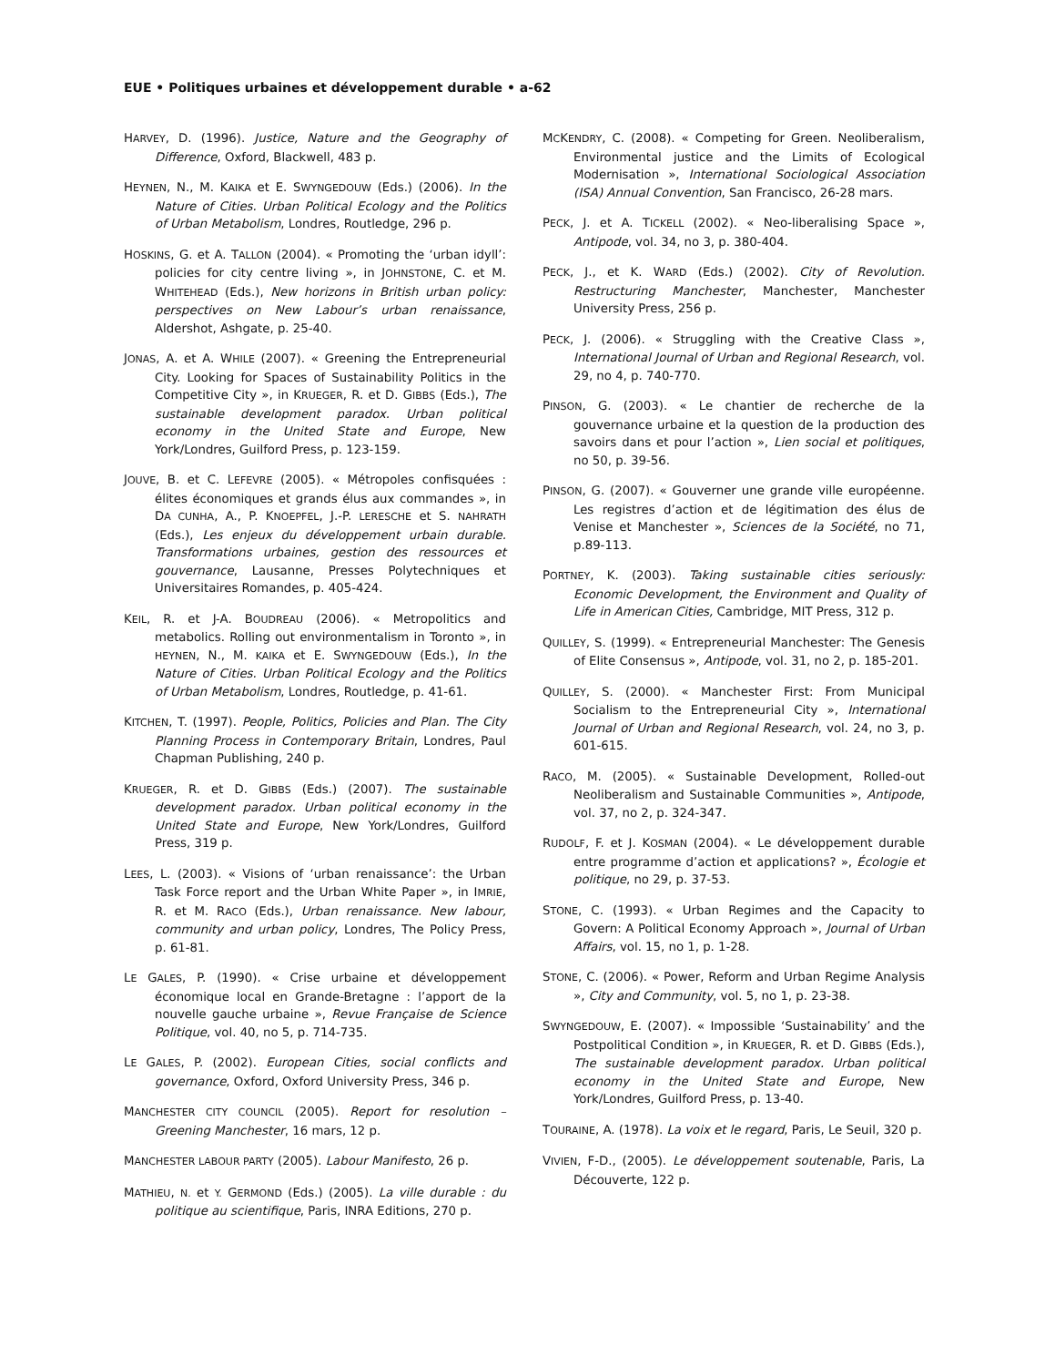EUE • Politiques urbaines et développement durable • a-62
HARVEY, D. (1996). Justice, Nature and the Geography of Difference, Oxford, Blackwell, 483 p.
HEYNEN, N., M. KAIKA et E. SWYNGEDOUW (Eds.) (2006). In the Nature of Cities. Urban Political Ecology and the Politics of Urban Metabolism, Londres, Routledge, 296 p.
HOSKINS, G. et A. TALLON (2004). « Promoting the ‘urban idyll’: policies for city centre living », in JOHNSTONE, C. et M. WHITEHEAD (Eds.), New horizons in British urban policy: perspectives on New Labour’s urban renaissance, Aldershot, Ashgate, p. 25-40.
JONAS, A. et A. WHILE (2007). « Greening the Entrepreneurial City. Looking for Spaces of Sustainability Politics in the Competitive City », in KRUEGER, R. et D. GIBBS (Eds.), The sustainable development paradox. Urban political economy in the United State and Europe, New York/Londres, Guilford Press, p. 123-159.
JOUVE, B. et C. LEFEVRE (2005). « Métropoles confisquées : élites économiques et grands élus aux commandes », in DA CUNHA, A., P. KNOEPFEL, J.-P. LERESCHE et S. NAHRATH (Eds.), Les enjeux du développement urbain durable. Transformations urbaines, gestion des ressources et gouvernance, Lausanne, Presses Polytechniques et Universitaires Romandes, p. 405-424.
KEIL, R. et J-A. BOUDREAU (2006). « Metropolitics and metabolics. Rolling out environmentalism in Toronto », in HEYNEN, N., M. KAIKA et E. SWYNGEDOUW (Eds.), In the Nature of Cities. Urban Political Ecology and the Politics of Urban Metabolism, Londres, Routledge, p. 41-61.
KITCHEN, T. (1997). People, Politics, Policies and Plan. The City Planning Process in Contemporary Britain, Londres, Paul Chapman Publishing, 240 p.
KRUEGER, R. et D. GIBBS (Eds.) (2007). The sustainable development paradox. Urban political economy in the United State and Europe, New York/Londres, Guilford Press, 319 p.
LEES, L. (2003). « Visions of ‘urban renaissance’: the Urban Task Force report and the Urban White Paper », in IMRIE, R. et M. RACO (Eds.), Urban renaissance. New labour, community and urban policy, Londres, The Policy Press, p. 61-81.
LE GALES, P. (1990). « Crise urbaine et développement économique local en Grande-Bretagne : l’apport de la nouvelle gauche urbaine », Revue Française de Science Politique, vol. 40, no 5, p. 714-735.
LE GALES, P. (2002). European Cities, social conflicts and governance, Oxford, Oxford University Press, 346 p.
MANCHESTER CITY COUNCIL (2005). Report for resolution – Greening Manchester, 16 mars, 12 p.
MANCHESTER LABOUR PARTY (2005). Labour Manifesto, 26 p.
MATHIEU, N. et Y. GERMOND (Eds.) (2005). La ville durable : du politique au scientifique, Paris, INRA Editions, 270 p.
MCKENDRY, C. (2008). « Competing for Green. Neoliberalism, Environmental justice and the Limits of Ecological Modernisation », International Sociological Association (ISA) Annual Convention, San Francisco, 26-28 mars.
PECK, J. et A. TICKELL (2002). « Neo-liberalising Space », Antipode, vol. 34, no 3, p. 380-404.
PECK, J., et K. WARD (Eds.) (2002). City of Revolution. Restructuring Manchester, Manchester, Manchester University Press, 256 p.
PECK, J. (2006). « Struggling with the Creative Class », International Journal of Urban and Regional Research, vol. 29, no 4, p. 740-770.
PINSON, G. (2003). « Le chantier de recherche de la gouvernance urbaine et la question de la production des savoirs dans et pour l’action », Lien social et politiques, no 50, p. 39-56.
PINSON, G. (2007). « Gouverner une grande ville européenne. Les registres d’action et de légitimation des élus de Venise et Manchester », Sciences de la Société, no 71, p.89-113.
PORTNEY, K. (2003). Taking sustainable cities seriously: Economic Development, the Environment and Quality of Life in American Cities, Cambridge, MIT Press, 312 p.
QUILLEY, S. (1999). « Entrepreneurial Manchester: The Genesis of Elite Consensus », Antipode, vol. 31, no 2, p. 185-201.
QUILLEY, S. (2000). « Manchester First: From Municipal Socialism to the Entrepreneurial City », International Journal of Urban and Regional Research, vol. 24, no 3, p. 601-615.
RACO, M. (2005). « Sustainable Development, Rolled-out Neoliberalism and Sustainable Communities », Antipode, vol. 37, no 2, p. 324-347.
RUDOLF, F. et J. KOSMAN (2004). « Le développement durable entre programme d’action et applications? », Écologie et politique, no 29, p. 37-53.
STONE, C. (1993). « Urban Regimes and the Capacity to Govern: A Political Economy Approach », Journal of Urban Affairs, vol. 15, no 1, p. 1-28.
STONE, C. (2006). « Power, Reform and Urban Regime Analysis », City and Community, vol. 5, no 1, p. 23-38.
SWYNGEDOUW, E. (2007). « Impossible ‘Sustainability’ and the Postpolitical Condition », in KRUEGER, R. et D. GIBBS (Eds.), The sustainable development paradox. Urban political economy in the United State and Europe, New York/Londres, Guilford Press, p. 13-40.
TOURAINE, A. (1978). La voix et le regard, Paris, Le Seuil, 320 p.
VIVIEN, F-D., (2005). Le développement soutenable, Paris, La Découverte, 122 p.